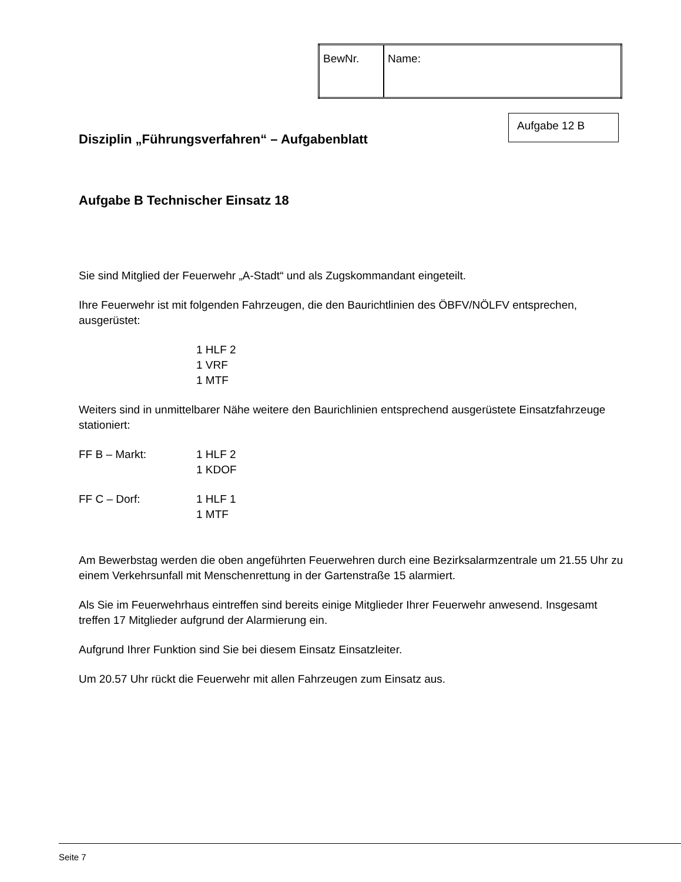| BewNr. | Name: |
Aufgabe 12 B
Disziplin „Führungsverfahren“ – Aufgabenblatt
Aufgabe B Technischer Einsatz 18
Sie sind Mitglied der Feuerwehr „A-Stadt“ und als Zugskommandant eingeteilt.
Ihre Feuerwehr ist mit folgenden Fahrzeugen, die den Baurichtlinien des ÖBFV/NÖLFV entsprechen, ausgerüstet:
1 HLF 2
1 VRF
1 MTF
Weiters sind in unmittelbarer Nähe weitere den Baurichlinien entsprechend ausgerüstete Einsatzfahrzeuge stationiert:
FF B – Markt: 1 HLF 2
1 KDOF
FF C – Dorf: 1 HLF 1
1 MTF
Am Bewerbstag werden die oben angeführten Feuerwehren durch eine Bezirksalarmzentrale um 21.55 Uhr zu einem Verkehrsunfall mit Menschenrettung in der Gartenstraße 15 alarmiert.
Als Sie im Feuerwehrhaus eintreffen sind bereits einige Mitglieder Ihrer Feuerwehr anwesend. Insgesamt treffen 17 Mitglieder aufgrund der Alarmierung ein.
Aufgrund Ihrer Funktion sind Sie bei diesem Einsatz Einsatzleiter.
Um 20.57 Uhr rückt die Feuerwehr mit allen Fahrzeugen zum Einsatz aus.
Seite 7